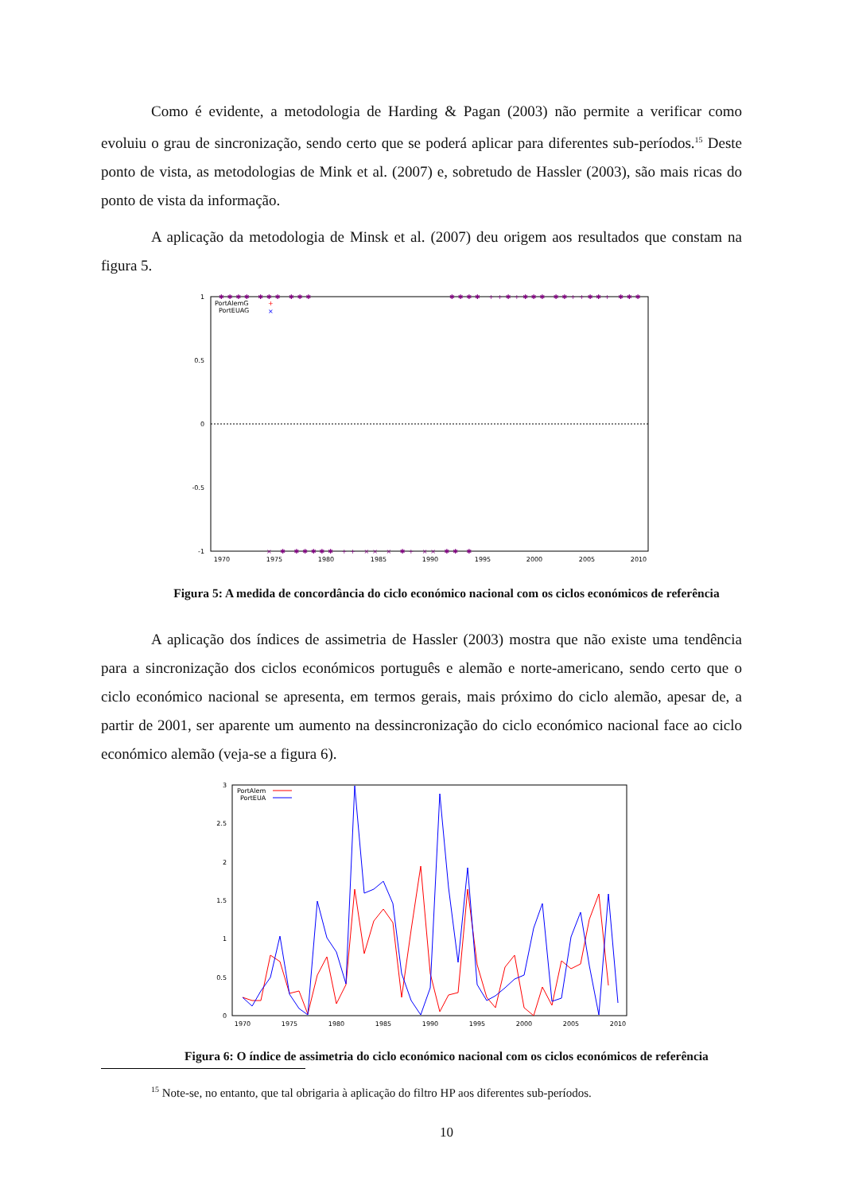Como é evidente, a metodologia de Harding & Pagan (2003) não permite a verificar como evoluiu o grau de sincronização, sendo certo que se poderá aplicar para diferentes sub-períodos.<sup>15</sup> Deste ponto de vista, as metodologias de Mink et al. (2007) e, sobretudo de Hassler (2003), são mais ricas do ponto de vista da informação.
A aplicação da metodologia de Minsk et al. (2007) deu origem aos resultados que constam na figura 5.
1
0.5
0
-0.5
-1
1970
1975
1980
1985
1990
1995
2000
2005
2010
PortAlemG
PortEUAG
+
×
✱✱✱✱ ✱✱✱ ✱✱✱
✱✱✱✱ ++✱+✱✱✱ ✱✱++✱✱+ ✱✱✱
× ✱ ✱✱✱✱✱ ++ ×× × ✱+ ×× ✱✱ ✱
Figura 5: A medida de concordância do ciclo económico nacional com os ciclos económicos de referência
A aplicação dos índices de assimetria de Hassler (2003) mostra que não existe uma tendência para a sincronização dos ciclos económicos português e alemão e norte-americano, sendo certo que o ciclo económico nacional se apresenta, em termos gerais, mais próximo do ciclo alemão, apesar de, a partir de 2001, ser aparente um aumento na dessincronização do ciclo económico nacional face ao ciclo económico alemão (veja-se a figura 6).
3
2.5
2
1.5
1
0.5
0
1970
1975
1980
1985
1990
1995
2000
2005
2010
PortAlem
PortEUA
Figura 6: O índice de assimetria do ciclo económico nacional com os ciclos económicos de referência
<sup>15</sup> Note-se, no entanto, que tal obrigaria à aplicação do filtro HP aos diferentes sub-períodos.
10